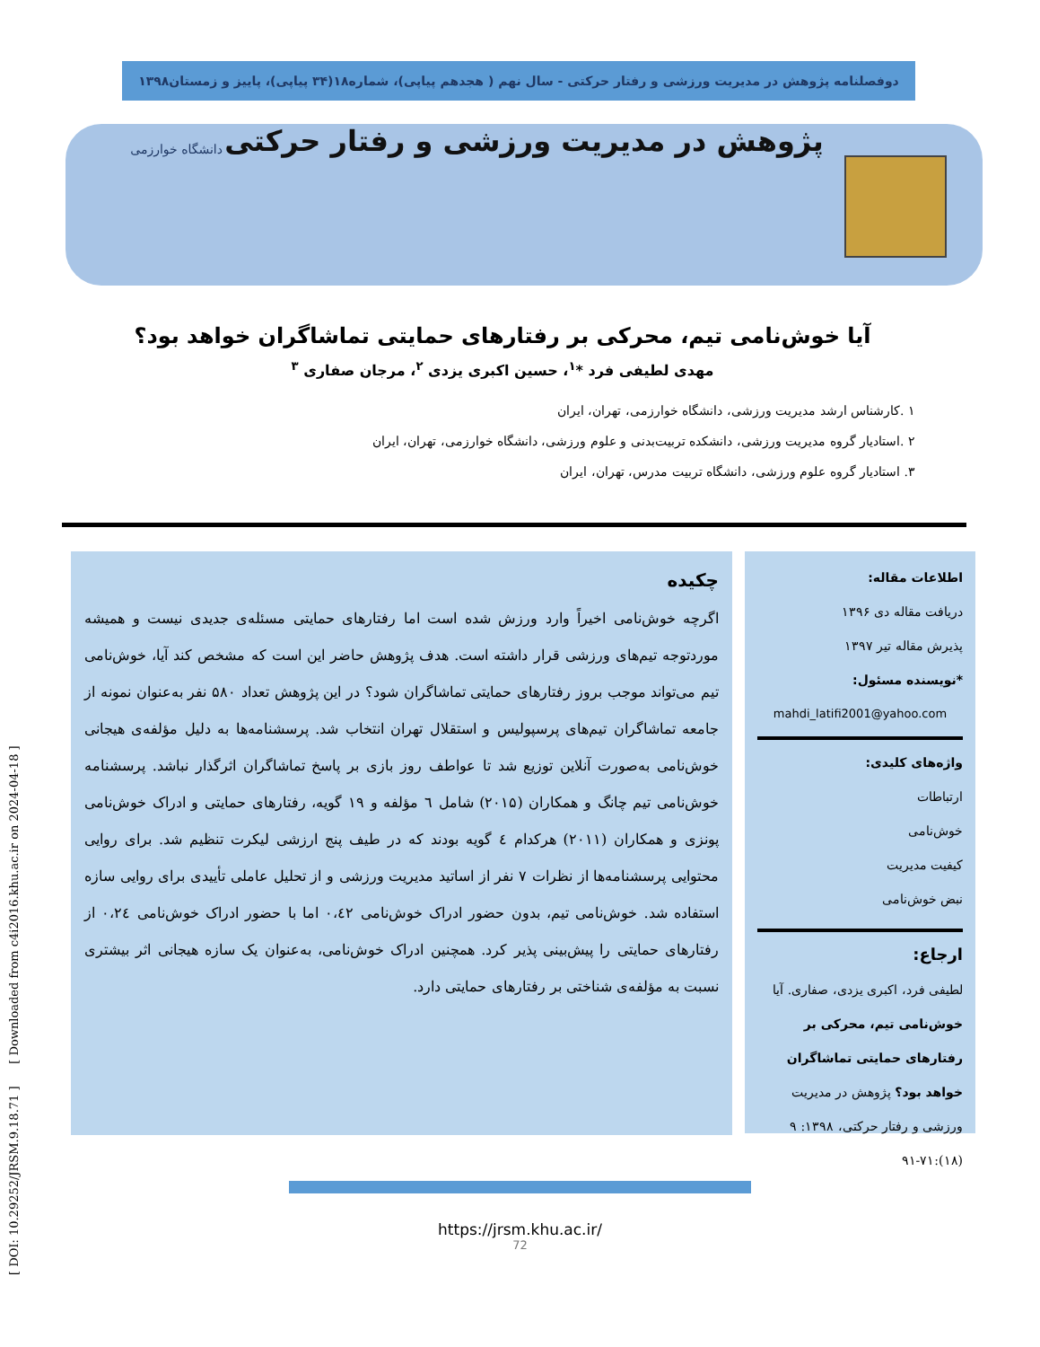دوفصلنامه پژوهش در مدیریت ورزشی و رفتار حرکتی - سال نهم ( هجدهم پیاپی)، شماره۱۸(۳۴ پیاپی)، پاییز و زمستان۱۳۹۸
پژوهش در مدیریت ورزشی و رفتار حرکتی
دانشگاه خوارزمی
آیا خوش‌نامی تیم، محرکی بر رفتارهای حمایتی تماشاگران خواهد بود؟
مهدی لطیفی فرد *<sup>۱</sup>، حسین اکبری یزدی <sup>۲</sup>، مرجان صفاری <sup>۳</sup>
۱ .کارشناس ارشد مدیریت ورزشی، دانشگاه خوارزمی، تهران، ایران
۲ .استادیار گروه مدیریت ورزشی، دانشکده تربیت‌بدنی و علوم ورزشی، دانشگاه خوارزمی، تهران، ایران
۳. استادیار گروه علوم ورزشی، دانشگاه تربیت مدرس، تهران، ایران
اطلاعات مقاله:
دریافت مقاله دی ۱۳۹۶
پذیرش مقاله تیر ۱۳۹۷
*نویسنده مسئول:
mahdi_latifi2001@yahoo.com
واژه‌های کلیدی:
ارتباطات
خوش‌نامی
کیفیت مدیریت
نبض خوش‌نامی
ارجاع:
لطیفی فرد، اکبری یزدی، صفاری. آیا خوش‌نامی تیم، محرکی بر رفتارهای حمایتی تماشاگران خواهد بود؟ پژوهش در مدیریت ورزشی و رفتار حرکتی، ۱۳۹۸: ۹ (۱۸):۷۱-۹۱
چکیده
اگرچه خوش‌نامی اخیراً وارد ورزش شده است اما رفتارهای حمایتی مسئله‌ی جدیدی نیست و همیشه موردتوجه تیم‌های ورزشی قرار داشته است. هدف پژوهش حاضر این است که مشخص کند آیا، خوش‌نامی تیم می‌تواند موجب بروز رفتارهای حمایتی تماشاگران شود؟ در این پژوهش تعداد ۵۸۰ نفر به‌عنوان نمونه از جامعه تماشاگران تیم‌های پرسپولیس و استقلال تهران انتخاب شد. پرسشنامه‌ها به دلیل مؤلفه‌ی هیجانی خوش‌نامی به‌صورت آنلاین توزیع شد تا عواطف روز بازی بر پاسخ تماشاگران اثرگذار نباشد. پرسشنامه خوش‌نامی تیم چانگ و همکاران (۲۰۱۵) شامل ٦ مؤلفه و ۱۹ گویه، رفتارهای حمایتی و ادراک خوش‌نامی پونزی و همکاران (۲۰۱۱) هرکدام ٤ گویه بودند که در طیف پنج ارزشی لیکرت تنظیم شد. برای روایی محتوایی پرسشنامه‌ها از نظرات ۷ نفر از اساتید مدیریت ورزشی و از تحلیل عاملی تأییدی برای روایی سازه استفاده شد. خوش‌نامی تیم، بدون حضور ادراک خوش‌نامی ۰،٤۲ اما با حضور ادراک خوش‌نامی ۰،۲٤ از رفتارهای حمایتی را پیش‌بینی پذیر کرد. همچنین ادراک خوش‌نامی، به‌عنوان یک سازه هیجانی اثر بیشتری نسبت به مؤلفه‌ی شناختی بر رفتارهای حمایتی دارد.
[ DOI: 10.29252/JRSM.9.18.71 ] [ Downloaded from c4i2016.khu.ac.ir on 2024-04-18 ]
https://jrsm.khu.ac.ir/
72